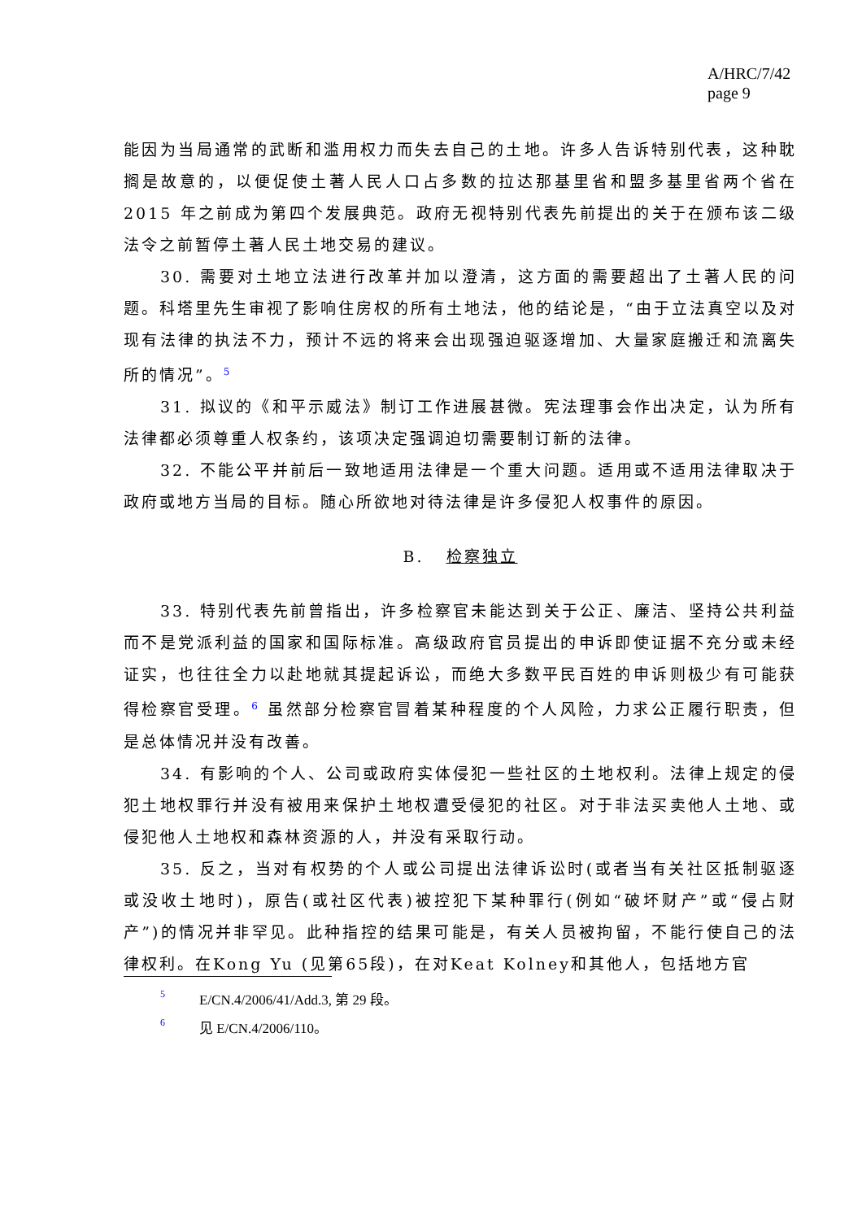A/HRC/7/42
page 9
能因为当局通常的武断和滥用权力而失去自己的土地。许多人告诉特别代表，这种耽搁是故意的，以便促使土著人民人口占多数的拉达那基里省和盟多基里省两个省在 2015 年之前成为第四个发展典范。政府无视特别代表先前提出的关于在颁布该二级法令之前暂停土著人民土地交易的建议。
30. 需要对土地立法进行改革并加以澄清，这方面的需要超出了土著人民的问题。科塔里先生审视了影响住房权的所有土地法，他的结论是，“由于立法真空以及对现有法律的执法不力，预计不远的将来会出现强迫驱逐增加、大量家庭搬迁和流离失所的情况”。<sup>5</sup>
31. 拟议的《和平示威法》制订工作进展甚微。宪法理事会作出决定，认为所有法律都必须尊重人权条约，该项决定强调迫切需要制订新的法律。
32. 不能公平并前后一致地适用法律是一个重大问题。适用或不适用法律取决于政府或地方当局的目标。随心所欲地对待法律是许多侵犯人权事件的原因。
B. 检察独立
33. 特别代表先前曾指出，许多检察官未能达到关于公正、廉洁、坚持公共利益而不是党派利益的国家和国际标准。高级政府官员提出的申诉即使证据不充分或未经证实，也往往全力以赴地就其提起诉讼，而绝大多数平民百姓的申诉则极少有可能获得检察官受理。<sup>6</sup> 虽然部分检察官冒着某种程度的个人风险，力求公正履行职责，但是总体情况并没有改善。
34. 有影响的个人、公司或政府实体侵犯一些社区的土地权利。法律上规定的侵犯土地权罪行并没有被用来保护土地权遭受侵犯的社区。对于非法买卖他人土地、或侵犯他人土地权和森林资源的人，并没有采取行动。
35. 反之，当对有权势的个人或公司提出法律诉讼时(或者当有关社区抵制驱逐或没收土地时)，原告(或社区代表)被控犯下某种罪行(例如“破坏财产”或“侵占财产”)的情况并非罕见。此种指控的结果可能是，有关人员被拘留，不能行使自己的法律权利。在Kong Yu (见第65段)，在对Keat Kolney和其他人，包括地方官
5 E/CN.4/2006/41/Add.3, 第 29 段。
6 见 E/CN.4/2006/110。